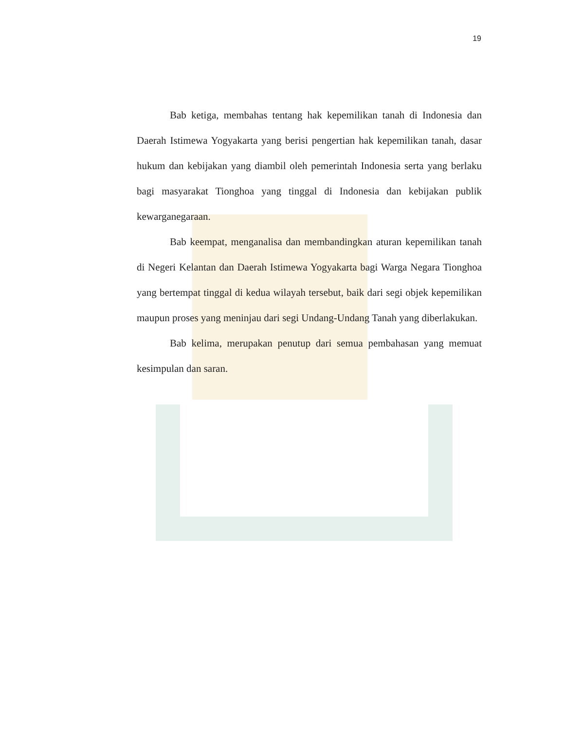19
Bab ketiga, membahas tentang hak kepemilikan tanah di Indonesia dan Daerah Istimewa Yogyakarta yang berisi pengertian hak kepemilikan tanah, dasar hukum dan kebijakan yang diambil oleh pemerintah Indonesia serta yang berlaku bagi masyarakat Tionghoa yang tinggal di Indonesia dan kebijakan publik kewarganegaraan.
Bab keempat, menganalisa dan membandingkan aturan kepemilikan tanah di Negeri Kelantan dan Daerah Istimewa Yogyakarta bagi Warga Negara Tionghoa yang bertempat tinggal di kedua wilayah tersebut, baik dari segi objek kepemilikan maupun proses yang meninjau dari segi Undang-Undang Tanah yang diberlakukan.
Bab kelima, merupakan penutup dari semua pembahasan yang memuat kesimpulan dan saran.